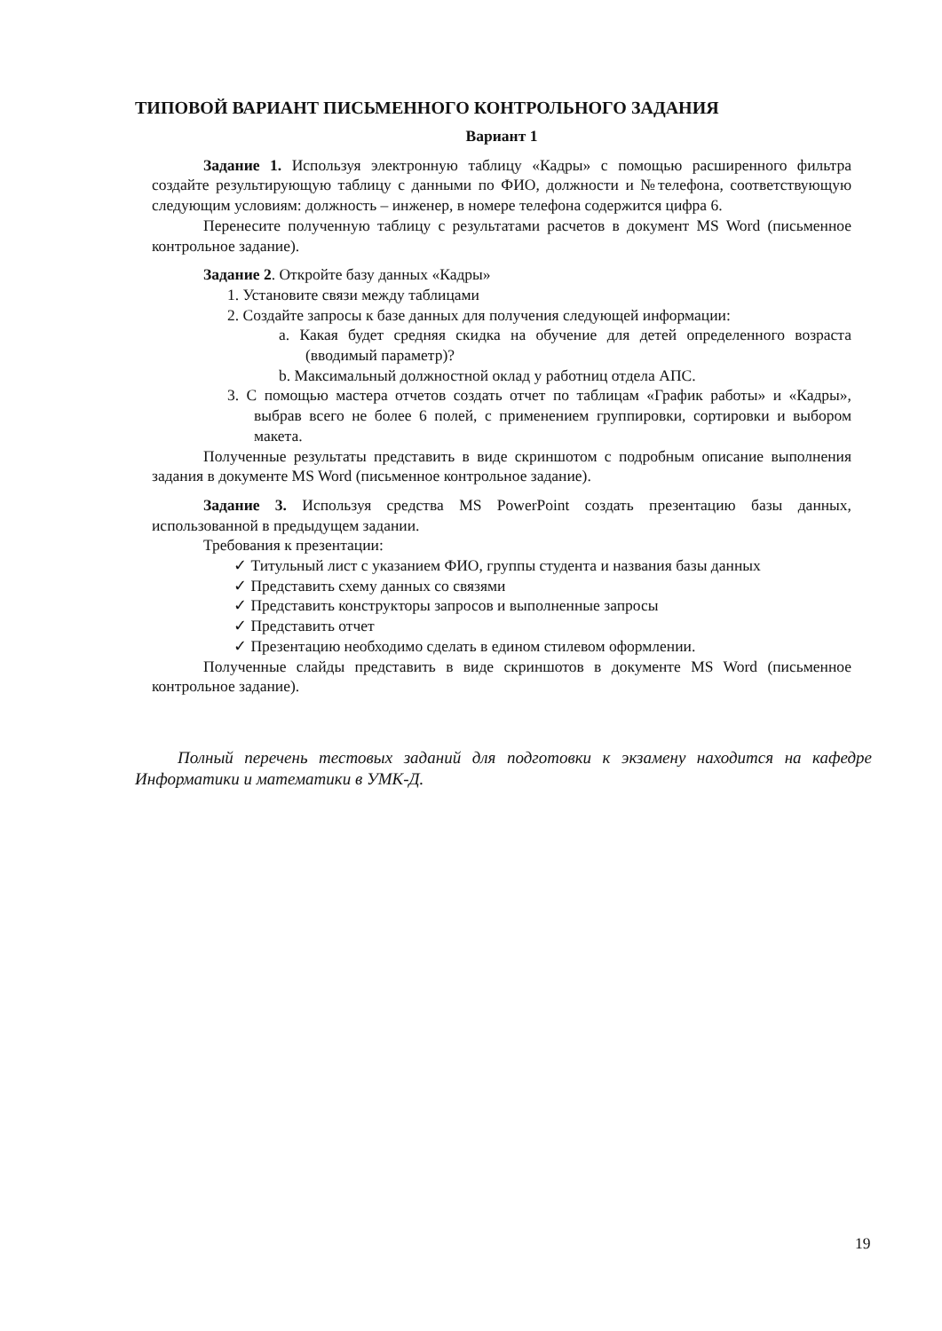ТИПОВОЙ ВАРИАНТ ПИСЬМЕННОГО КОНТРОЛЬНОГО ЗАДАНИЯ
Вариант 1
Задание 1. Используя электронную таблицу «Кадры» с помощью расширенного фильтра создайте результирующую таблицу с данными по ФИО, должности и №телефона, соответствующую следующим условиям: должность – инженер, в номере телефона содержится цифра 6.
Перенесите полученную таблицу с результатами расчетов в документ MS Word (письменное контрольное задание).
Задание 2. Откройте базу данных «Кадры»
1. Установите связи между таблицами
2. Создайте запросы к базе данных для получения следующей информации:
a. Какая будет средняя скидка на обучение для детей определенного возраста (вводимый параметр)?
b. Максимальный должностной оклад у работниц отдела АПС.
3. С помощью мастера отчетов создать отчет по таблицам «График работы» и «Кадры», выбрав всего не более 6 полей, с применением группировки, сортировки и выбором макета.
Полученные результаты представить в виде скриншотом с подробным описание выполнения задания в документе MS Word (письменное контрольное задание).
Задание 3. Используя средства MS PowerPoint создать презентацию базы данных, использованной в предыдущем задании.
Требования к презентации:
✓ Титульный лист с указанием ФИО, группы студента и названия базы данных
✓ Представить схему данных со связями
✓ Представить конструкторы запросов и выполненные запросы
✓ Представить отчет
✓ Презентацию необходимо сделать в едином стилевом оформлении.
Полученные слайды представить в виде скриншотов в документе MS Word (письменное контрольное задание).
Полный перечень тестовых заданий для подготовки к экзамену находится на кафедре Информатики и математики в УМК-Д.
19